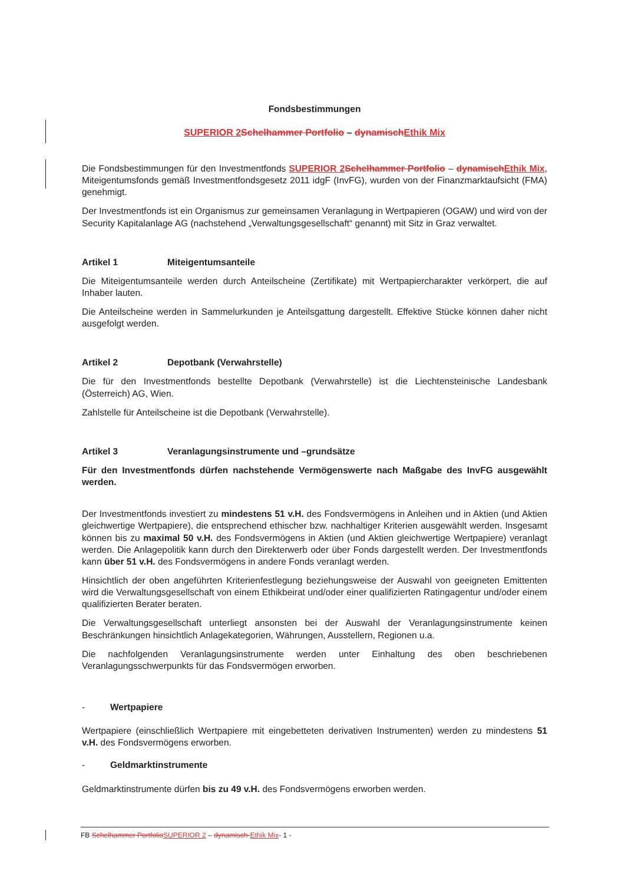Fondsbestimmungen
SUPERIOR 2 Schelhammer Portfolio – dynamischEthik Mix
Die Fondsbestimmungen für den Investmentfonds SUPERIOR 2 Schelhammer Portfolio – dynamischEthik Mix, Miteigentumsfonds gemäß Investmentfondsgesetz 2011 idgF (InvFG), wurden von der Finanzmarktaufsicht (FMA) genehmigt.
Der Investmentfonds ist ein Organismus zur gemeinsamen Veranlagung in Wertpapieren (OGAW) und wird von der Security Kapitalanlage AG (nachstehend „Verwaltungsgesellschaft“ genannt) mit Sitz in Graz verwaltet.
Artikel 1 Miteigentumsanteile
Die Miteigentumsanteile werden durch Anteilscheine (Zertifikate) mit Wertpapiercharakter verkörpert, die auf Inhaber lauten.
Die Anteilscheine werden in Sammelurkunden je Anteilsgattung dargestellt. Effektive Stücke können daher nicht ausgefolgt werden.
Artikel 2 Depotbank (Verwahrstelle)
Die für den Investmentfonds bestellte Depotbank (Verwahrstelle) ist die Liechtensteinische Landesbank (Österreich) AG, Wien.
Zahlstelle für Anteilscheine ist die Depotbank (Verwahrstelle).
Artikel 3 Veranlagungsinstrumente und –grundsätze
Für den Investmentfonds dürfen nachstehende Vermögenswerte nach Maßgabe des InvFG ausgewählt werden.
Der Investmentfonds investiert zu mindestens 51 v.H. des Fondsvermögens in Anleihen und in Aktien (und Aktien gleichwertige Wertpapiere), die entsprechend ethischer bzw. nachhaltiger Kriterien ausgewählt werden. Insgesamt können bis zu maximal 50 v.H. des Fondsvermögens in Aktien (und Aktien gleichwertige Wertpapiere) veranlagt werden. Die Anlagepolitik kann durch den Direkterwerb oder über Fonds dargestellt werden. Der Investmentfonds kann über 51 v.H. des Fondsvermögens in andere Fonds veranlagt werden.
Hinsichtlich der oben angeführten Kriterienfestlegung beziehungsweise der Auswahl von geeigneten Emittenten wird die Verwaltungsgesellschaft von einem Ethikbeirat und/oder einer qualifizierten Ratingagentur und/oder einem qualifizierten Berater beraten.
Die Verwaltungsgesellschaft unterliegt ansonsten bei der Auswahl der Veranlagungsinstrumente keinen Beschränkungen hinsichtlich Anlagekategorien, Währungen, Ausstellern, Regionen u.a.
Die nachfolgenden Veranlagungsinstrumente werden unter Einhaltung des oben beschriebenen Veranlagungsschwerpunkts für das Fondsvermögen erworben.
- Wertpapiere
Wertpapiere (einschließlich Wertpapiere mit eingebetteten derivativen Instrumenten) werden zu mindestens 51 v.H. des Fondsvermögens erworben.
- Geldmarktinstrumente
Geldmarktinstrumente dürfen bis zu 49 v.H. des Fondsvermögens erworben werden.
FB Schelhammer PortfolioSUPERIOR 2 – dynamisch-Ethik Mix- 1 -